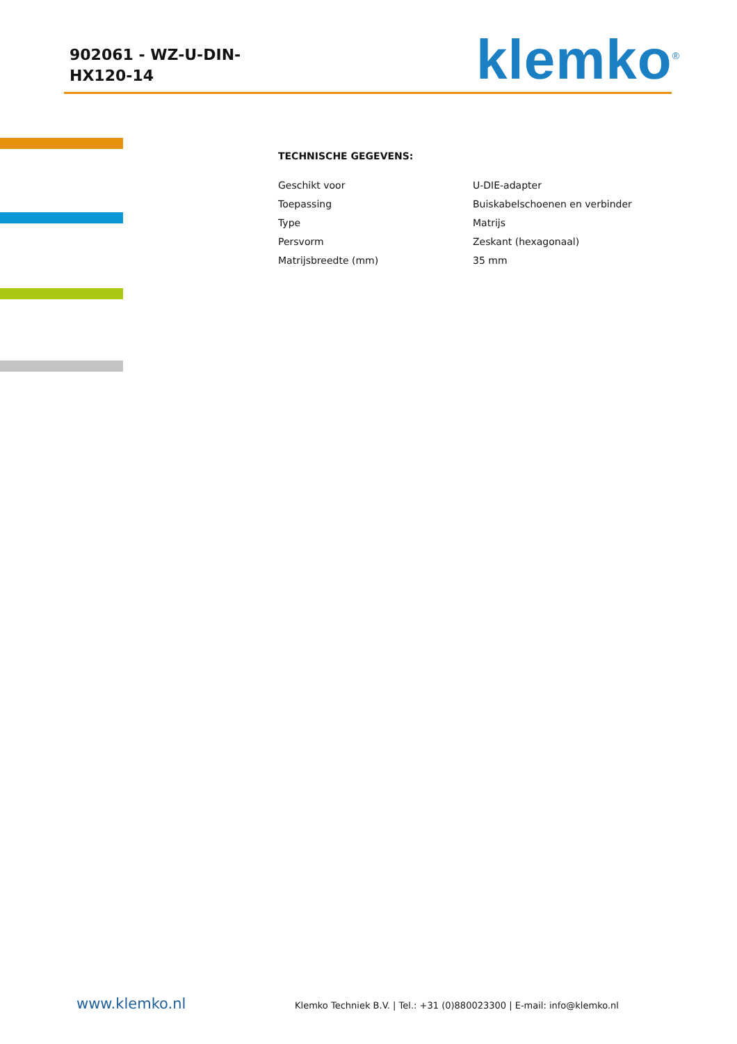902061 - WZ-U-DIN-HX120-14
klemko<sup>®</sup>
TECHNISCHE GEGEVENS:
| Geschikt voor | U-DIE-adapter |
| Toepassing | Buiskabelschoenen en verbinder |
| Type | Matrijs |
| Persvorm | Zeskant (hexagonaal) |
| Matrijsbreedte (mm) | 35 mm |
www.klemko.nl
Klemko Techniek B.V. | Tel.: +31 (0)880023300 | E-mail: info@klemko.nl